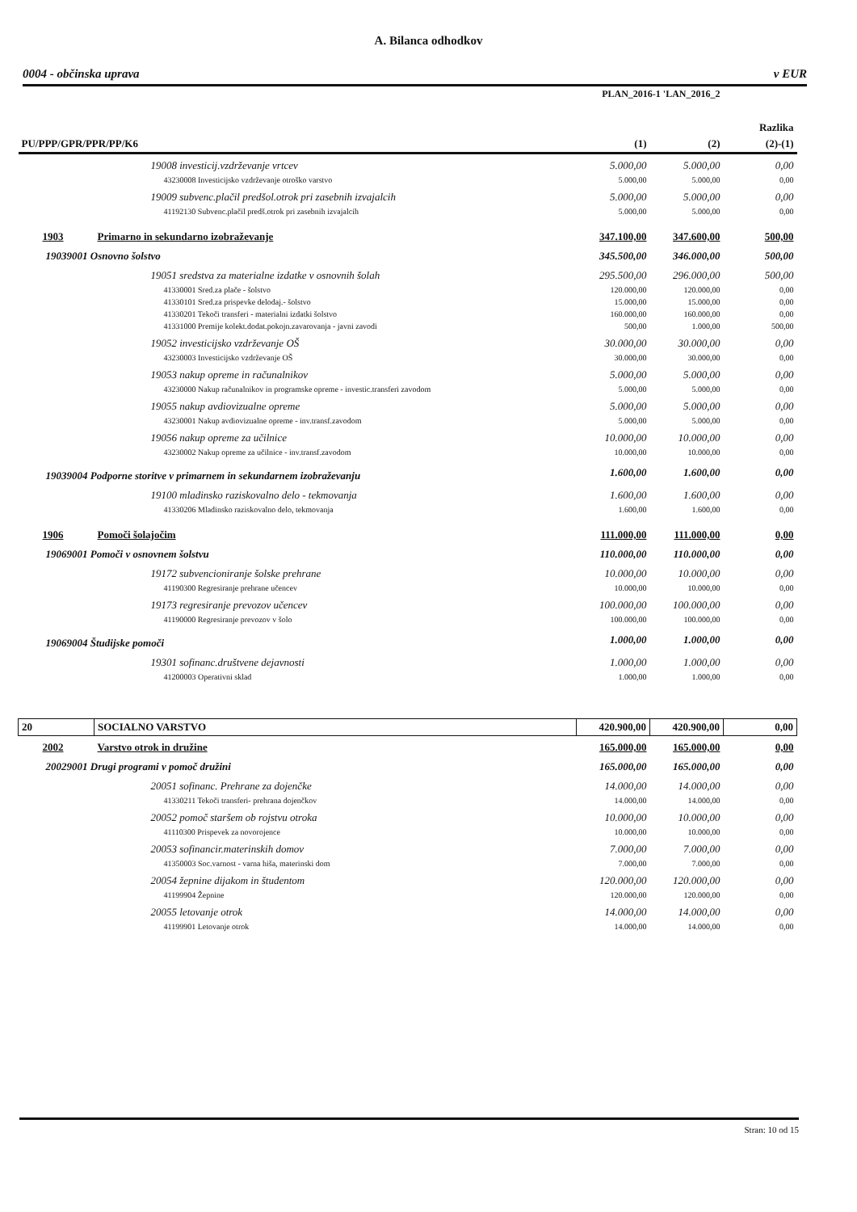A. Bilanca odhodkov
0004 - občinska uprava v EUR
| | | PLAN_2016-1 'LAN_2016_2 | | |
| --- | --- | --- | --- | --- |
| | | | | Razlika |
| PU/PPP/GPR/PPR/PP/K6 | | (1) | (2) | (2)-(1) |
| | 19008 investicij.vzdrževanje vrtcev | 5.000,00 | 5.000,00 | 0,00 |
| | 43230008 Investicijsko vzdrževanje otroško varstvo | 5.000,00 | 5.000,00 | 0,00 |
| | 19009 subvenc.plačil predšol.otrok pri zasebnih izvajalcih | 5.000,00 | 5.000,00 | 0,00 |
| | 41192130 Subvenc.plačil predš.otrok pri zasebnih izvajalcih | 5.000,00 | 5.000,00 | 0,00 |
| 1903 | Primarno in sekundarno izobraževanje | 347.100,00 | 347.600,00 | 500,00 |
| 19039001 Osnovno šolstvo | | 345.500,00 | 346.000,00 | 500,00 |
| | 19051 sredstva za materialne izdatke v osnovnih šolah | 295.500,00 | 296.000,00 | 500,00 |
| | 41330001 Sred.za plače - šolstvo | 120.000,00 | 120.000,00 | 0,00 |
| | 41330101 Sred.za prispevke delodaj.- šolstvo | 15.000,00 | 15.000,00 | 0,00 |
| | 41330201 Tekoči transferi - materialni izdatki šolstvo | 160.000,00 | 160.000,00 | 0,00 |
| | 41331000 Premije kolekt.dodat.pokojn.zavarovanja - javni zavodi | 500,00 | 1.000,00 | 500,00 |
| | 19052 investicijsko vzdrževanje OŠ | 30.000,00 | 30.000,00 | 0,00 |
| | 43230003 Investicijsko vzdrževanje OŠ | 30.000,00 | 30.000,00 | 0,00 |
| | 19053 nakup opreme in računalnikov | 5.000,00 | 5.000,00 | 0,00 |
| | 43230000 Nakup računalnikov in programske opreme - investic.transferi zavodom | 5.000,00 | 5.000,00 | 0,00 |
| | 19055 nakup avdiovizualne opreme | 5.000,00 | 5.000,00 | 0,00 |
| | 43230001 Nakup avdiovizualne opreme - inv.transf.zavodom | 5.000,00 | 5.000,00 | 0,00 |
| | 19056 nakup opreme za učilnice | 10.000,00 | 10.000,00 | 0,00 |
| | 43230002 Nakup opreme za učilnice - inv.transf.zavodom | 10.000,00 | 10.000,00 | 0,00 |
| 19039004 Podporne storitve v primarnem in sekundarnem izobraževanju | | 1.600,00 | 1.600,00 | 0,00 |
| | 19100 mladinsko raziskovalno delo - tekmovanja | 1.600,00 | 1.600,00 | 0,00 |
| | 41330206 Mladinsko raziskovalno delo, tekmovanja | 1.600,00 | 1.600,00 | 0,00 |
| 1906 | Pomoči šolajočim | 111.000,00 | 111.000,00 | 0,00 |
| 19069001 Pomoči v osnovnem šolstvu | | 110.000,00 | 110.000,00 | 0,00 |
| | 19172 subvencioniranje šolske prehrane | 10.000,00 | 10.000,00 | 0,00 |
| | 41190300 Regresiranje prehrane učencev | 10.000,00 | 10.000,00 | 0,00 |
| | 19173 regresiranje prevozov učencev | 100.000,00 | 100.000,00 | 0,00 |
| | 41190000 Regresiranje prevozov v šolo | 100.000,00 | 100.000,00 | 0,00 |
| 19069004 Študijske pomoči | | 1.000,00 | 1.000,00 | 0,00 |
| | 19301 sofinanc.društvene dejavnosti | 1.000,00 | 1.000,00 | 0,00 |
| | 41200003 Operativni sklad | 1.000,00 | 1.000,00 | 0,00 |
| 20 | SOCIALNO VARSTVO | 420.900,00 | 420.900,00 | 0,00 |
| 2002 | Varstvo otrok in družine | 165.000,00 | 165.000,00 | 0,00 |
| 20029001 Drugi programi v pomoč družini | | 165.000,00 | 165.000,00 | 0,00 |
| | 20051 sofinanc. Prehrane za dojenčke | 14.000,00 | 14.000,00 | 0,00 |
| | 41330211 Tekoči transferi- prehrana dojenčkov | 14.000,00 | 14.000,00 | 0,00 |
| | 20052 pomoč staršem ob rojstvu otroka | 10.000,00 | 10.000,00 | 0,00 |
| | 41110300 Prispevek za novorojence | 10.000,00 | 10.000,00 | 0,00 |
| | 20053 sofinancir.materinskih domov | 7.000,00 | 7.000,00 | 0,00 |
| | 41350003 Soc.varnost - varna hiša, materinski dom | 7.000,00 | 7.000,00 | 0,00 |
| | 20054 žepnine dijakom in študentom | 120.000,00 | 120.000,00 | 0,00 |
| | 41199904 Žepnine | 120.000,00 | 120.000,00 | 0,00 |
| | 20055 letovanje otrok | 14.000,00 | 14.000,00 | 0,00 |
| | 41199901 Letovanje otrok | 14.000,00 | 14.000,00 | 0,00 |
Stran: 10 od 15